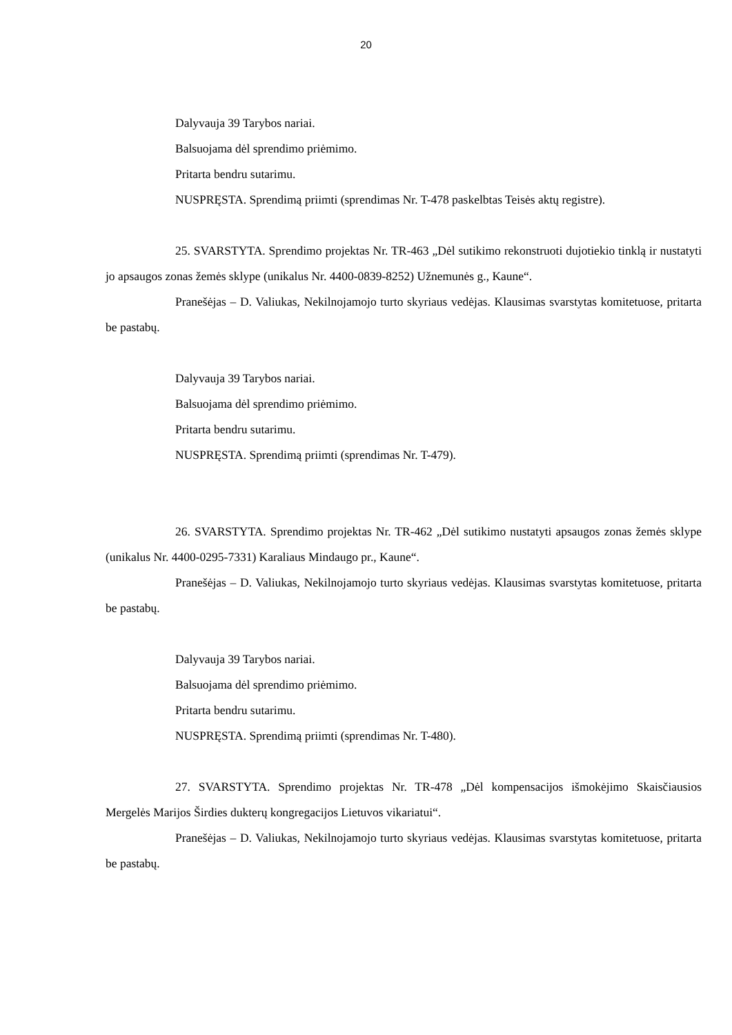20
Dalyvauja 39 Tarybos nariai.
Balsuojama dėl sprendimo priėmimo.
Pritarta bendru sutarimu.
NUSPRĘSTA. Sprendimą priimti (sprendimas Nr. T-478 paskelbtas Teisės aktų registre).
25. SVARSTYTA. Sprendimo projektas Nr. TR-463 „Dėl sutikimo rekonstruoti dujotiekio tinklą ir nustatyti jo apsaugos zonas žemės sklype (unikalus Nr. 4400-0839-8252) Užnemunės g., Kaune“.
Pranešėjas – D. Valiukas, Nekilnojamojo turto skyriaus vedėjas. Klausimas svarstytas komitetuose, pritarta be pastabų.
Dalyvauja 39 Tarybos nariai.
Balsuojama dėl sprendimo priėmimo.
Pritarta bendru sutarimu.
NUSPRĘSTA. Sprendimą priimti (sprendimas Nr. T-479).
26. SVARSTYTA. Sprendimo projektas Nr. TR-462 „Dėl sutikimo nustatyti apsaugos zonas žemės sklype (unikalus Nr. 4400-0295-7331) Karaliaus Mindaugo pr., Kaune“.
Pranešėjas – D. Valiukas, Nekilnojamojo turto skyriaus vedėjas. Klausimas svarstytas komitetuose, pritarta be pastabų.
Dalyvauja 39 Tarybos nariai.
Balsuojama dėl sprendimo priėmimo.
Pritarta bendru sutarimu.
NUSPRĘSTA. Sprendimą priimti (sprendimas Nr. T-480).
27. SVARSTYTA. Sprendimo projektas Nr. TR-478 „Dėl kompensacijos išmokėjimo Skaisčiausios Mergelės Marijos Širdies dukterų kongregacijos Lietuvos vikariatui“.
Pranešėjas – D. Valiukas, Nekilnojamojo turto skyriaus vedėjas. Klausimas svarstytas komitetuose, pritarta be pastabų.